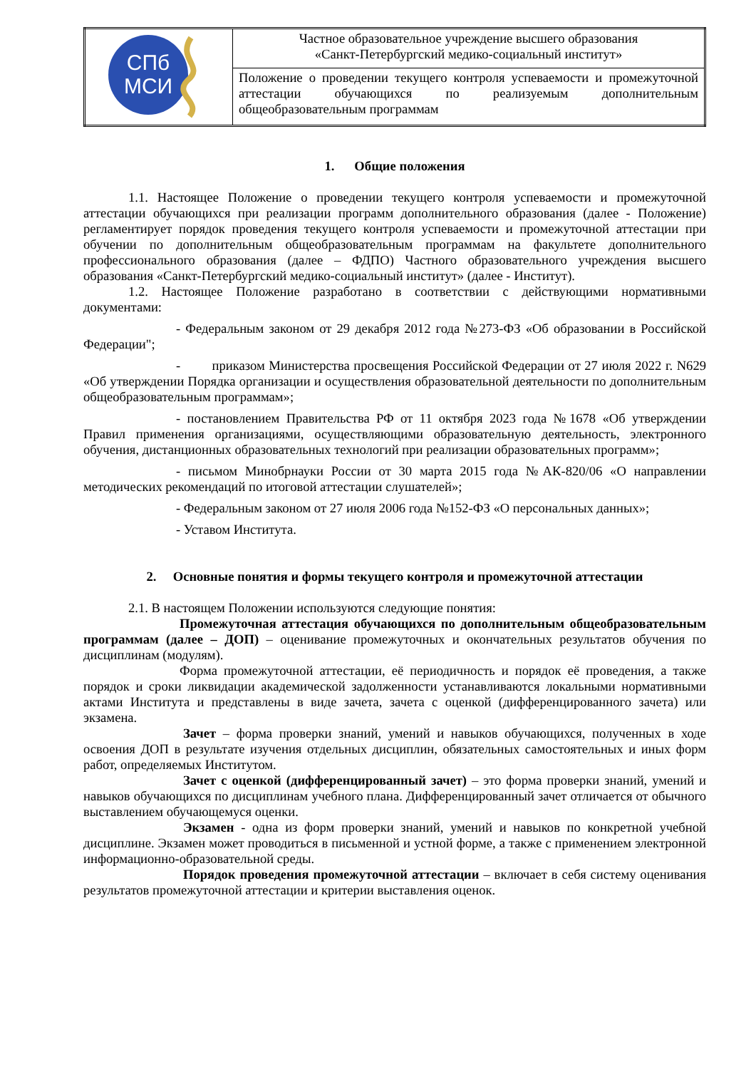| СПб МСИ | Частное образовательное учреждение высшего образования «Санкт-Петербургский медико-социальный институт» |
| | Положение о проведении текущего контроля успеваемости и промежуточной аттестации обучающихся по реализуемым дополнительным общеобразовательным программам |
1. Общие положения
1.1. Настоящее Положение о проведении текущего контроля успеваемости и промежуточной аттестации обучающихся при реализации программ дополнительного образования (далее - Положение) регламентирует порядок проведения текущего контроля успеваемости и промежуточной аттестации при обучении по дополнительным общеобразовательным программам на факультете дополнительного профессионального образования (далее – ФДПО) Частного образовательного учреждения высшего образования «Санкт-Петербургский медико-социальный институт» (далее - Институт).
1.2. Настоящее Положение разработано в соответствии с действующими нормативными документами:
- Федеральным законом от 29 декабря 2012 года №273-ФЗ «Об образовании в Российской Федерации";
- приказом Министерства просвещения Российской Федерации от 27 июля 2022 г. N629 «Об утверждении Порядка организации и осуществления образовательной деятельности по дополнительным общеобразовательным программам»;
- постановлением Правительства РФ от 11 октября 2023 года №1678 «Об утверждении Правил применения организациями, осуществляющими образовательную деятельность, электронного обучения, дистанционных образовательных технологий при реализации образовательных программ»;
- письмом Минобрнауки России от 30 марта 2015 года №АК-820/06 «О направлении методических рекомендаций по итоговой аттестации слушателей»;
- Федеральным законом от 27 июля 2006 года №152-ФЗ «О персональных данных»;
- Уставом Института.
2. Основные понятия и формы текущего контроля и промежуточной аттестации
2.1. В настоящем Положении используются следующие понятия:
Промежуточная аттестация обучающихся по дополнительным общеобразовательным программам (далее – ДОП) – оценивание промежуточных и окончательных результатов обучения по дисциплинам (модулям).
Форма промежуточной аттестации, её периодичность и порядок её проведения, а также порядок и сроки ликвидации академической задолженности устанавливаются локальными нормативными актами Института и представлены в виде зачета, зачета с оценкой (дифференцированного зачета) или экзамена.
Зачет – форма проверки знаний, умений и навыков обучающихся, полученных в ходе освоения ДОП в результате изучения отдельных дисциплин, обязательных самостоятельных и иных форм работ, определяемых Институтом.
Зачет с оценкой (дифференцированный зачет) – это форма проверки знаний, умений и навыков обучающихся по дисциплинам учебного плана. Дифференцированный зачет отличается от обычного выставлением обучающемуся оценки.
Экзамен - одна из форм проверки знаний, умений и навыков по конкретной учебной дисциплине. Экзамен может проводиться в письменной и устной форме, а также с применением электронной информационно-образовательной среды.
Порядок проведения промежуточной аттестации – включает в себя систему оценивания результатов промежуточной аттестации и критерии выставления оценок.